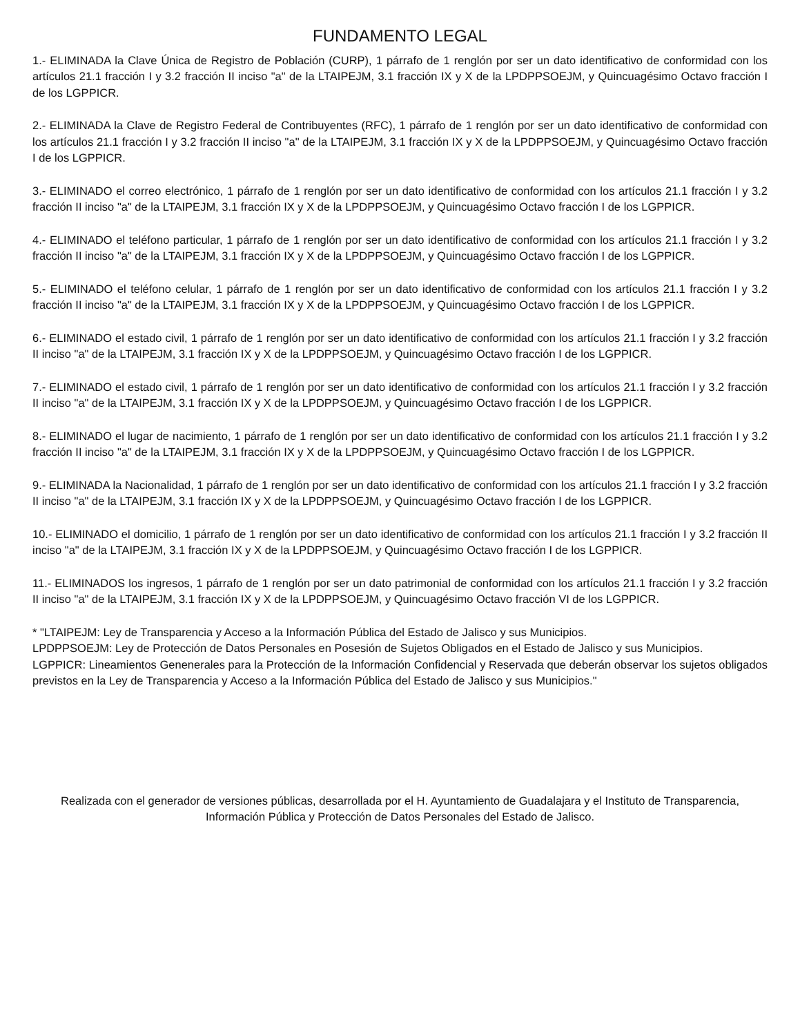FUNDAMENTO LEGAL
1.- ELIMINADA la Clave Única de Registro de Población (CURP), 1 párrafo de 1 renglón por ser un dato identificativo de conformidad con los artículos 21.1 fracción I y 3.2 fracción II inciso "a" de la LTAIPEJM, 3.1 fracción IX y X de la LPDPPSOEJM, y Quincuagésimo Octavo fracción I de los LGPPICR.
2.- ELIMINADA la Clave de Registro Federal de Contribuyentes (RFC), 1 párrafo de 1 renglón por ser un dato identificativo de conformidad con los artículos 21.1 fracción I y 3.2 fracción II inciso "a" de la LTAIPEJM, 3.1 fracción IX y X de la LPDPPSOEJM, y Quincuagésimo Octavo fracción I de los LGPPICR.
3.- ELIMINADO el correo electrónico, 1 párrafo de 1 renglón por ser un dato identificativo de conformidad con los artículos 21.1 fracción I y 3.2 fracción II inciso "a" de la LTAIPEJM, 3.1 fracción IX y X de la LPDPPSOEJM, y Quincuagésimo Octavo fracción I de los LGPPICR.
4.- ELIMINADO el teléfono particular, 1 párrafo de 1 renglón por ser un dato identificativo de conformidad con los artículos 21.1 fracción I y 3.2 fracción II inciso "a" de la LTAIPEJM, 3.1 fracción IX y X de la LPDPPSOEJM, y Quincuagésimo Octavo fracción I de los LGPPICR.
5.- ELIMINADO el teléfono celular, 1 párrafo de 1 renglón por ser un dato identificativo de conformidad con los artículos 21.1 fracción I y 3.2 fracción II inciso "a" de la LTAIPEJM, 3.1 fracción IX y X de la LPDPPSOEJM, y Quincuagésimo Octavo fracción I de los LGPPICR.
6.- ELIMINADO el estado civil, 1 párrafo de 1 renglón por ser un dato identificativo de conformidad con los artículos 21.1 fracción I y 3.2 fracción II inciso "a" de la LTAIPEJM, 3.1 fracción IX y X de la LPDPPSOEJM, y Quincuagésimo Octavo fracción I de los LGPPICR.
7.- ELIMINADO el estado civil, 1 párrafo de 1 renglón por ser un dato identificativo de conformidad con los artículos 21.1 fracción I y 3.2 fracción II inciso "a" de la LTAIPEJM, 3.1 fracción IX y X de la LPDPPSOEJM, y Quincuagésimo Octavo fracción I de los LGPPICR.
8.- ELIMINADO el lugar de nacimiento, 1 párrafo de 1 renglón por ser un dato identificativo de conformidad con los artículos 21.1 fracción I y 3.2 fracción II inciso "a" de la LTAIPEJM, 3.1 fracción IX y X de la LPDPPSOEJM, y Quincuagésimo Octavo fracción I de los LGPPICR.
9.- ELIMINADA la Nacionalidad, 1 párrafo de 1 renglón por ser un dato identificativo de conformidad con los artículos 21.1 fracción I y 3.2 fracción II inciso "a" de la LTAIPEJM, 3.1 fracción IX y X de la LPDPPSOEJM, y Quincuagésimo Octavo fracción I de los LGPPICR.
10.- ELIMINADO el domicilio, 1 párrafo de 1 renglón por ser un dato identificativo de conformidad con los artículos 21.1 fracción I y 3.2 fracción II inciso "a" de la LTAIPEJM, 3.1 fracción IX y X de la LPDPPSOEJM, y Quincuagésimo Octavo fracción I de los LGPPICR.
11.- ELIMINADOS los ingresos, 1 párrafo de 1 renglón por ser un dato patrimonial de conformidad con los artículos 21.1 fracción I y 3.2 fracción II inciso "a" de la LTAIPEJM, 3.1 fracción IX y X de la LPDPPSOEJM, y Quincuagésimo Octavo fracción VI de los LGPPICR.
* "LTAIPEJM: Ley de Transparencia y Acceso a la Información Pública del Estado de Jalisco y sus Municipios.
LPDPPSOEJM: Ley de Protección de Datos Personales en Posesión de Sujetos Obligados en el Estado de Jalisco y sus Municipios.
LGPPICR: Lineamientos Genenerales para la Protección de la Información Confidencial y Reservada que deberán observar los sujetos obligados previstos en la Ley de Transparencia y Acceso a la Información Pública del Estado de Jalisco y sus Municipios."
Realizada con el generador de versiones públicas, desarrollada por el H. Ayuntamiento de Guadalajara y el Instituto de Transparencia, Información Pública y Protección de Datos Personales del Estado de Jalisco.